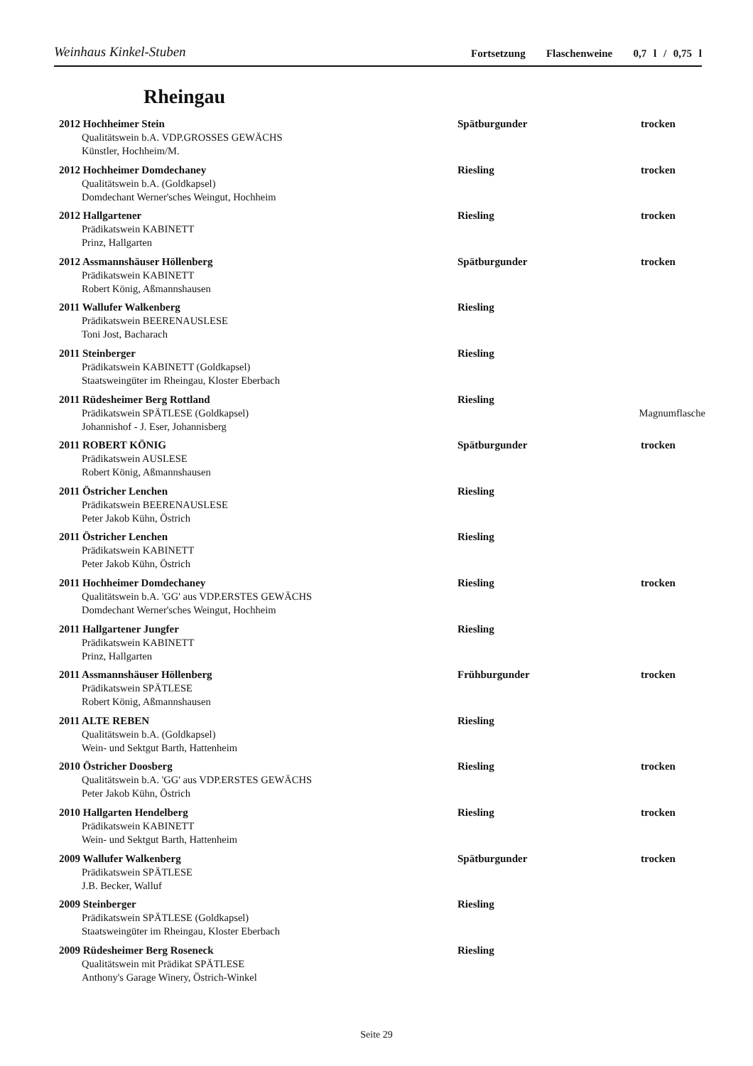Weinhaus Kinkel-Stuben Fortsetzung Flaschenweine 0,7 l / 0,75 l
Rheingau
2012 Hochheimer Stein Spätburgunder trocken
Qualitätswein b.A. VDP.GROSSES GEWÄCHS
Künstler, Hochheim/M.
2012 Hochheimer Domdechaney Riesling trocken
Qualitätswein b.A. (Goldkapsel)
Domdechant Werner'sches Weingut, Hochheim
2012 Hallgartener Riesling trocken
Prädikatswein KABINETT
Prinz, Hallgarten
2012 Assmannshäuser Höllenberg Spätburgunder trocken
Prädikatswein KABINETT
Robert König, Aßmannshausen
2011 Wallufer Walkenberg Riesling
Prädikatswein BEERENAUSLESE
Toni Jost, Bacharach
2011 Steinberger Riesling
Prädikatswein KABINETT (Goldkapsel)
Staatsweingüter im Rheingau, Kloster Eberbach
2011 Rüdesheimer Berg Rottland Riesling
Prädikatswein SPÄTLESE (Goldkapsel) Magnumflasche
Johannishof - J. Eser, Johannisberg
2011 ROBERT KÖNIG Spätburgunder trocken
Prädikatswein AUSLESE
Robert König, Aßmannshausen
2011 Östricher Lenchen Riesling
Prädikatswein BEERENAUSLESE
Peter Jakob Kühn, Östrich
2011 Östricher Lenchen Riesling
Prädikatswein KABINETT
Peter Jakob Kühn, Östrich
2011 Hochheimer Domdechaney Riesling trocken
Qualitätswein b.A. 'GG' aus VDP.ERSTES GEWÄCHS
Domdechant Werner'sches Weingut, Hochheim
2011 Hallgartener Jungfer Riesling
Prädikatswein KABINETT
Prinz, Hallgarten
2011 Assmannshäuser Höllenberg Frühburgunder trocken
Prädikatswein SPÄTLESE
Robert König, Aßmannshausen
2011 ALTE REBEN Riesling
Qualitätswein b.A. (Goldkapsel)
Wein- und Sektgut Barth, Hattenheim
2010 Östricher Doosberg Riesling trocken
Qualitätswein b.A. 'GG' aus VDP.ERSTES GEWÄCHS
Peter Jakob Kühn, Östrich
2010 Hallgarten Hendelberg Riesling trocken
Prädikatswein KABINETT
Wein- und Sektgut Barth, Hattenheim
2009 Wallufer Walkenberg Spätburgunder trocken
Prädikatswein SPÄTLESE
J.B. Becker, Walluf
2009 Steinberger Riesling
Prädikatswein SPÄTLESE (Goldkapsel)
Staatsweingüter im Rheingau, Kloster Eberbach
2009 Rüdesheimer Berg Roseneck Riesling
Qualitätswein mit Prädikat SPÄTLESE
Anthony's Garage Winery, Östrich-Winkel
Seite 29